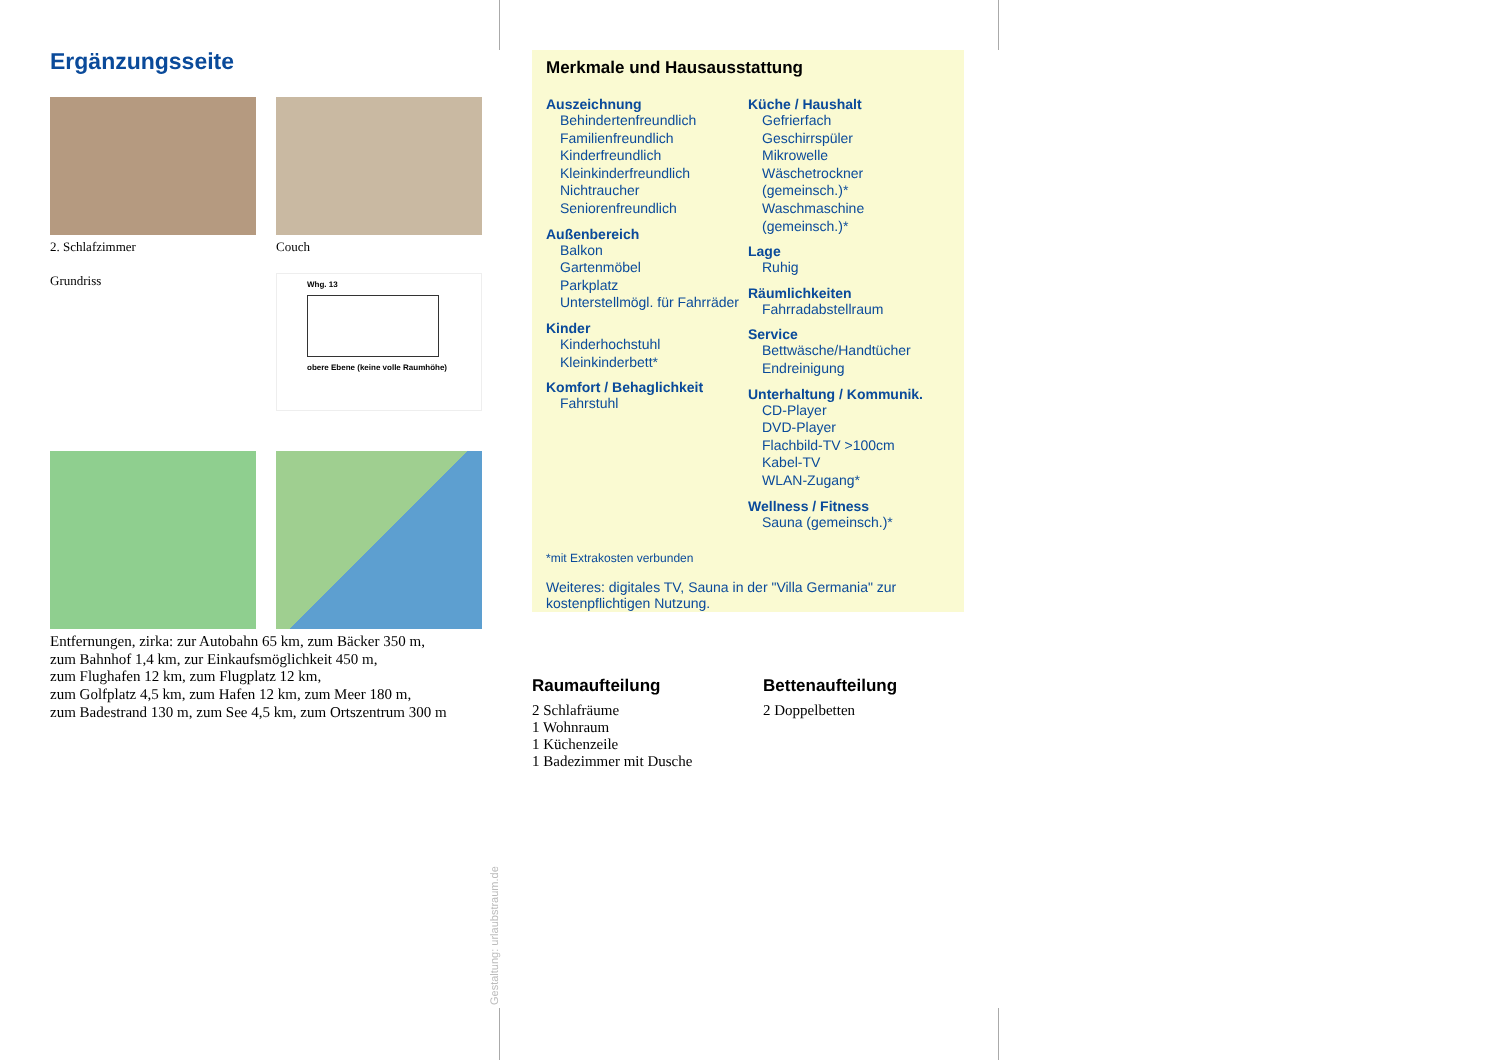Ergänzungsseite
2. Schlafzimmer Couch
Grundriss
Whg. 13
obere Ebene (keine volle Raumhöhe)
Entfernungen, zirka: zur Autobahn 65 km, zum Bäcker 350 m,
zum Bahnhof 1,4 km, zur Einkaufsmöglichkeit 450 m,
zum Flughafen 12 km, zum Flugplatz 12 km,
zum Golfplatz 4,5 km, zum Hafen 12 km, zum Meer 180 m,
zum Badestrand 130 m, zum See 4,5 km, zum Ortszentrum 300 m
Merkmale und Hausausstattung
Auszeichnung
Behindertenfreundlich
Familienfreundlich
Kinderfreundlich
Kleinkinderfreundlich
Nichtraucher
Seniorenfreundlich
Außenbereich
Balkon
Gartenmöbel
Parkplatz
Unterstellmögl. für Fahrräder
Kinder
Kinderhochstuhl
Kleinkinderbett*
Komfort / Behaglichkeit
Fahrstuhl
Küche / Haushalt
Gefrierfach
Geschirrspüler
Mikrowelle
Wäschetrockner (gemeinsch.)*
Waschmaschine (gemeinsch.)*
Lage
Ruhig
Räumlichkeiten
Fahrradabstellraum
Service
Bettwäsche/Handtücher
Endreinigung
Unterhaltung / Kommunik.
CD-Player
DVD-Player
Flachbild-TV >100cm
Kabel-TV
WLAN-Zugang*
Wellness / Fitness
Sauna (gemeinsch.)*
*mit Extrakosten verbunden
Weiteres: digitales TV, Sauna in der "Villa Germania" zur kostenpflichtigen Nutzung.
Raumaufteilung
2 Schlafräume
1 Wohnraum
1 Küchenzeile
1 Badezimmer mit Dusche
Bettenaufteilung
2 Doppelbetten
Gestaltung: urlaubstraum.de